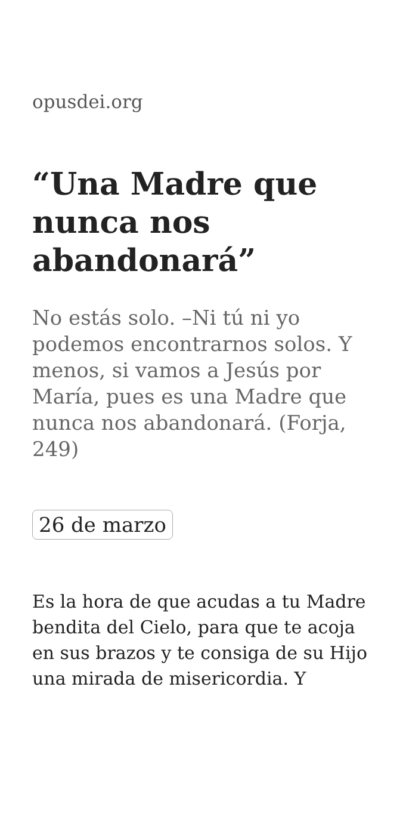opusdei.org
“Una Madre que nunca nos abandonará”
No estás solo. –Ni tú ni yo podemos encontrarnos solos. Y menos, si vamos a Jesús por María, pues es una Madre que nunca nos abandonará. (Forja, 249)
26 de marzo
Es la hora de que acudas a tu Madre bendita del Cielo, para que te acoja en sus brazos y te consiga de su Hijo una mirada de misericordia. Y